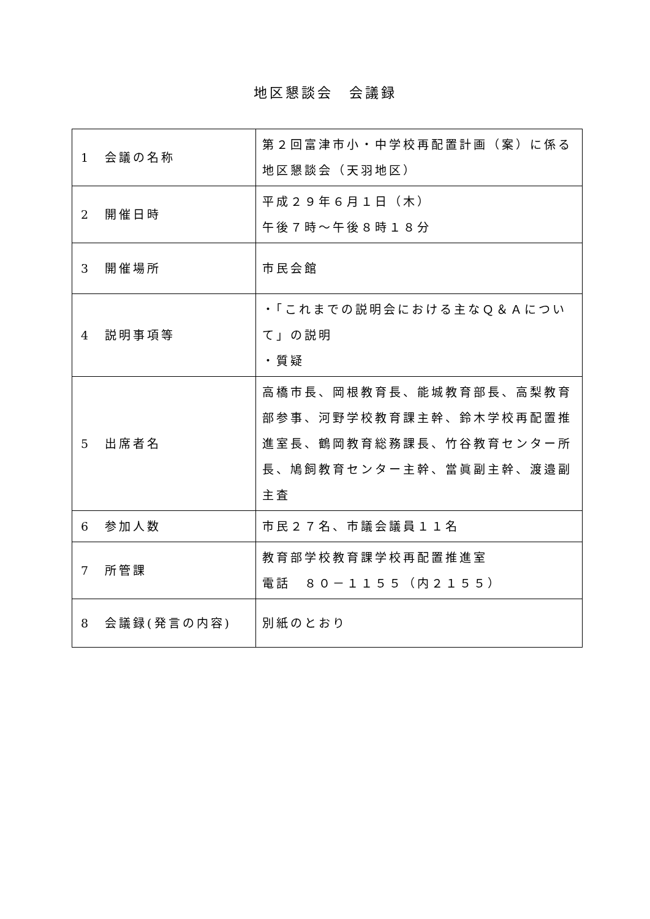地区懇談会　会議録
| 1 会議の名称 | 第２回富津市小・中学校再配置計画（案）に係る地区懇談会（天羽地区） |
| 2 開催日時 | 平成２９年６月１日（木） 午後７時～午後８時１８分 |
| 3 開催場所 | 市民会館 |
| 4 説明事項等 | ・「これまでの説明会における主なＱ＆Ａについて」の説明 ・質疑 |
| 5 出席者名 | 高橋市長、岡根教育長、能城教育部長、高梨教育部参事、河野学校教育課主幹、鈴木学校再配置推進室長、鶴岡教育総務課長、竹谷教育センター所長、鳩飼教育センター主幹、當眞副主幹、渡邉副主査 |
| 6 参加人数 | 市民２７名、市議会議員１１名 |
| 7 所管課 | 教育部学校教育課学校再配置推進室 電話 ８０－１１５５（内２１５５） |
| 8 会議録(発言の内容) | 別紙のとおり |